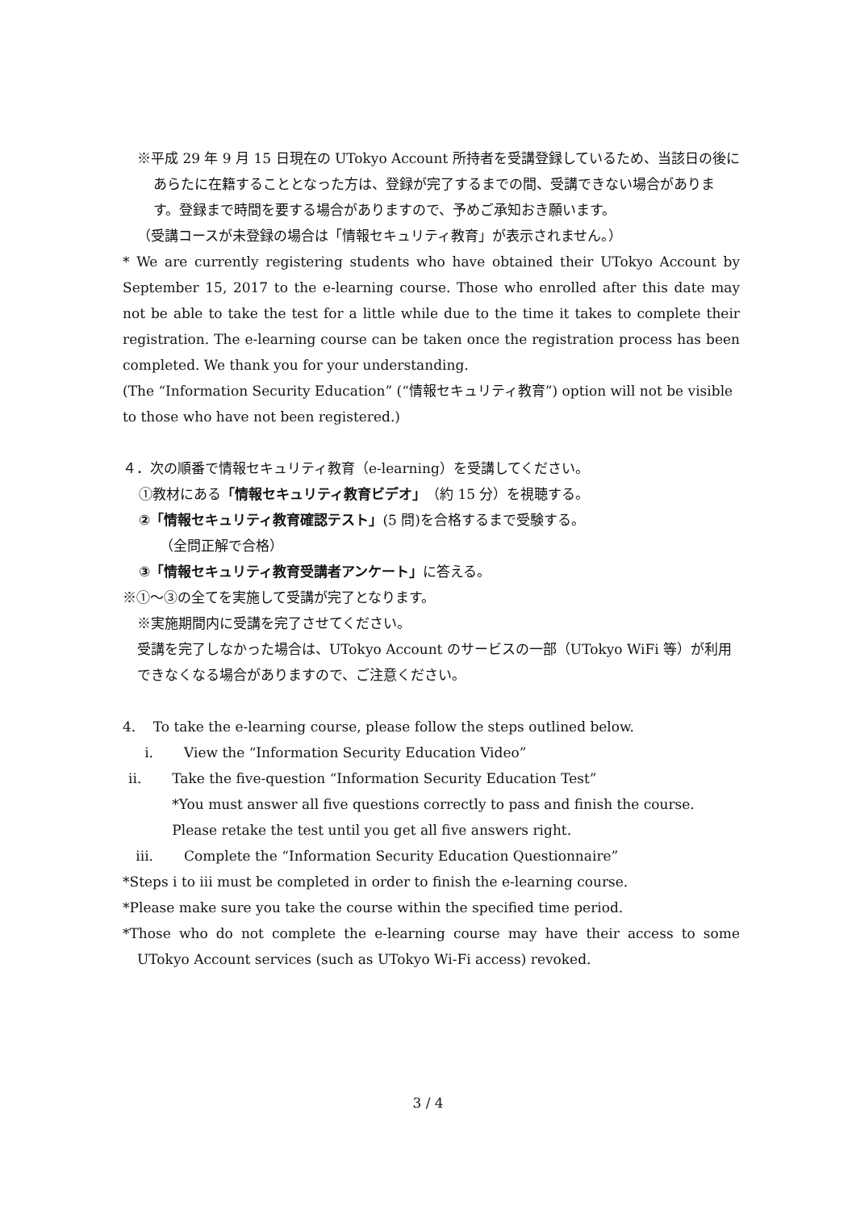※平成 29 年 9 月 15 日現在の UTokyo Account 所持者を受講登録しているため、当該日の後にあらたに在籍することとなった方は、登録が完了するまでの間、受講できない場合があります。登録まで時間を要する場合がありますので、予めご承知おき願います。
（受講コースが未登録の場合は「情報セキュリティ教育」が表示されません。）
* We are currently registering students who have obtained their UTokyo Account by September 15, 2017 to the e-learning course. Those who enrolled after this date may not be able to take the test for a little while due to the time it takes to complete their registration. The e-learning course can be taken once the registration process has been completed. We thank you for your understanding.
(The “Information Security Education” (“情報セキュリティ教育”) option will not be visible to those who have not been registered.)
４．次の順番で情報セキュリティ教育（e-learning）を受講してください。
①教材にある「情報セキュリティ教育ビデオ」（約 15 分）を視聴する。
②「情報セキュリティ教育確認テスト」(5 問)を合格するまで受験する。
（全問正解で合格）
③「情報セキュリティ教育受講者アンケート」に答える。
※①～③の全てを実施して受講が完了となります。
※実施期間内に受講を完了させてください。
受講を完了しなかった場合は、UTokyo Account のサービスの一部（UTokyo WiFi 等）が利用できなくなる場合がありますので、ご注意ください。
4. To take the e-learning course, please follow the steps outlined below.
i. View the “Information Security Education Video”
ii. Take the five-question “Information Security Education Test”
*You must answer all five questions correctly to pass and finish the course. Please retake the test until you get all five answers right.
iii. Complete the “Information Security Education Questionnaire”
*Steps i to iii must be completed in order to finish the e-learning course.
*Please make sure you take the course within the specified time period.
*Those who do not complete the e-learning course may have their access to some UTokyo Account services (such as UTokyo Wi-Fi access) revoked.
3 / 4